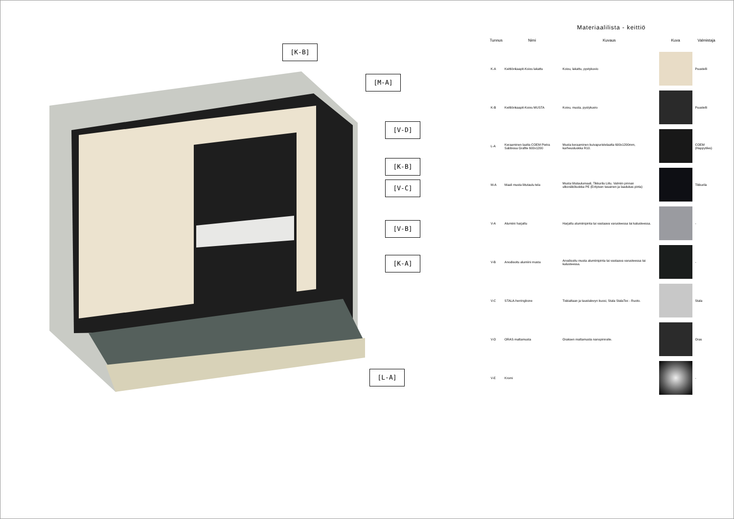[K-B]
[M-A]
[V-D]
[K-B]
[V-C]
[V-B]
[K-A]
[L-A]
Materiaalilista - keittiö
| Tunnus | Nimi | Kuvaus | Kuva | Valmistaja |
| --- | --- | --- | --- | --- |
| K-A | Keittiönkaapit-Koivu lakattu | Koivu, lakattu, pystykuvio | | Puustelli |
| K-B | Keittiönkaapit-Koivu MUSTA | Koivu, musta, pystykuvio | | Puustelli |
| L-A | Keraaminen laatta COEM Pietra Sabbiosa Grafite 600x1200 | Musta keraaminen kuivapuristelaatta 600x1200mm, karheusluokka R10. | | COEM (Happytiles) |
| M-A | Maali musta liitutaulu tela | Musta liitutaulumaali, Tikkurila Liitu. Valmiin pinnan ulkonäköluokka PE (Erityisen tasainen ja laadukas pinta) | | Tikkurila |
| V-A | Alumiini harjattu | Harjattu alumiinipinta tai vastaava varusteessa tai kalusteessa. | | - |
| V-B | Anodisoitu alumiini musta | Anodisoitu musta alumiinipinta tai vastaava varusteessa tai kalusteessa. | | - |
| V-C | STALA-herringbone | Tiskialtaan ja taustalevyn kuosi, Stala StalaTex - Ruoto. | | Stala |
| V-D | ORAS mattamusta | Oraksen mattamusta nanopinnoite. | | Oras |
| V-E | Kromi | | | - |